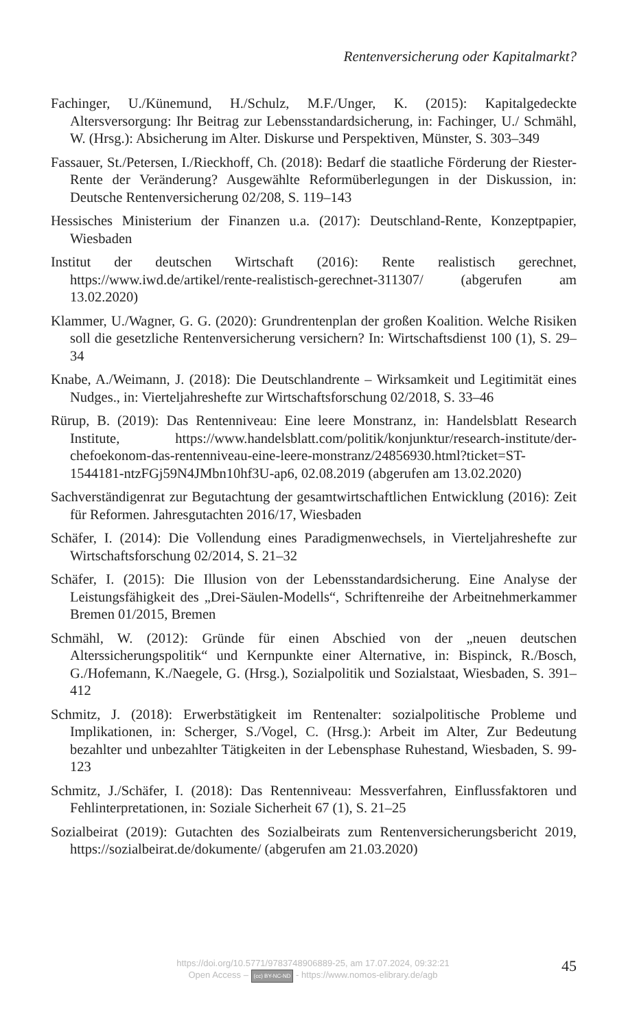Rentenversicherung oder Kapitalmarkt?
Fachinger, U./Künemund, H./Schulz, M.F./Unger, K. (2015): Kapitalgedeckte Altersversorgung: Ihr Beitrag zur Lebensstandardsicherung, in: Fachinger, U./ Schmähl, W. (Hrsg.): Absicherung im Alter. Diskurse und Perspektiven, Münster, S. 303–349
Fassauer, St./Petersen, I./Rieckhoff, Ch. (2018): Bedarf die staatliche Förderung der Riester-Rente der Veränderung? Ausgewählte Reformüberlegungen in der Diskussion, in: Deutsche Rentenversicherung 02/208, S. 119–143
Hessisches Ministerium der Finanzen u.a. (2017): Deutschland-Rente, Konzeptpapier, Wiesbaden
Institut der deutschen Wirtschaft (2016): Rente realistisch gerechnet, https://www.iwd.de/artikel/rente-realistisch-gerechnet-311307/ (abgerufen am 13.02.2020)
Klammer, U./Wagner, G. G. (2020): Grundrentenplan der großen Koalition. Welche Risiken soll die gesetzliche Rentenversicherung versichern? In: Wirtschaftsdienst 100 (1), S. 29–34
Knabe, A./Weimann, J. (2018): Die Deutschlandrente – Wirksamkeit und Legitimität eines Nudges., in: Vierteljahreshefte zur Wirtschaftsforschung 02/2018, S. 33–46
Rürup, B. (2019): Das Rentenniveau: Eine leere Monstranz, in: Handelsblatt Research Institute, https://www.handelsblatt.com/politik/konjunktur/research-institute/der-chefoekonom-das-rentenniveau-eine-leere-monstranz/24856930.html?ticket=ST-1544181-ntzFGj59N4JMbn10hf3U-ap6, 02.08.2019 (abgerufen am 13.02.2020)
Sachverständigenrat zur Begutachtung der gesamtwirtschaftlichen Entwicklung (2016): Zeit für Reformen. Jahresgutachten 2016/17, Wiesbaden
Schäfer, I. (2014): Die Vollendung eines Paradigmenwechsels, in Vierteljahreshefte zur Wirtschaftsforschung 02/2014, S. 21–32
Schäfer, I. (2015): Die Illusion von der Lebensstandardsicherung. Eine Analyse der Leistungsfähigkeit des „Drei-Säulen-Modells“, Schriftenreihe der Arbeitnehmerkammer Bremen 01/2015, Bremen
Schmähl, W. (2012): Gründe für einen Abschied von der „neuen deutschen Alterssicherungspolitik“ und Kernpunkte einer Alternative, in: Bispinck, R./Bosch, G./Hofemann, K./Naegele, G. (Hrsg.), Sozialpolitik und Sozialstaat, Wiesbaden, S. 391–412
Schmitz, J. (2018): Erwerbstätigkeit im Rentenalter: sozialpolitische Probleme und Implikationen, in: Scherger, S./Vogel, C. (Hrsg.): Arbeit im Alter, Zur Bedeutung bezahlter und unbezahlter Tätigkeiten in der Lebensphase Ruhestand, Wiesbaden, S. 99-123
Schmitz, J./Schäfer, I. (2018): Das Rentenniveau: Messverfahren, Einflussfaktoren und Fehlinterpretationen, in: Soziale Sicherheit 67 (1), S. 21–25
Sozialbeirat (2019): Gutachten des Sozialbeirats zum Rentenversicherungsbericht 2019, https://sozialbeirat.de/dokumente/ (abgerufen am 21.03.2020)
https://doi.org/10.5771/9783748906889-25, am 17.07.2024, 09:32:21
Open Access – (cc) BY-NC-ND - https://www.nomos-elibrary.de/agb
45